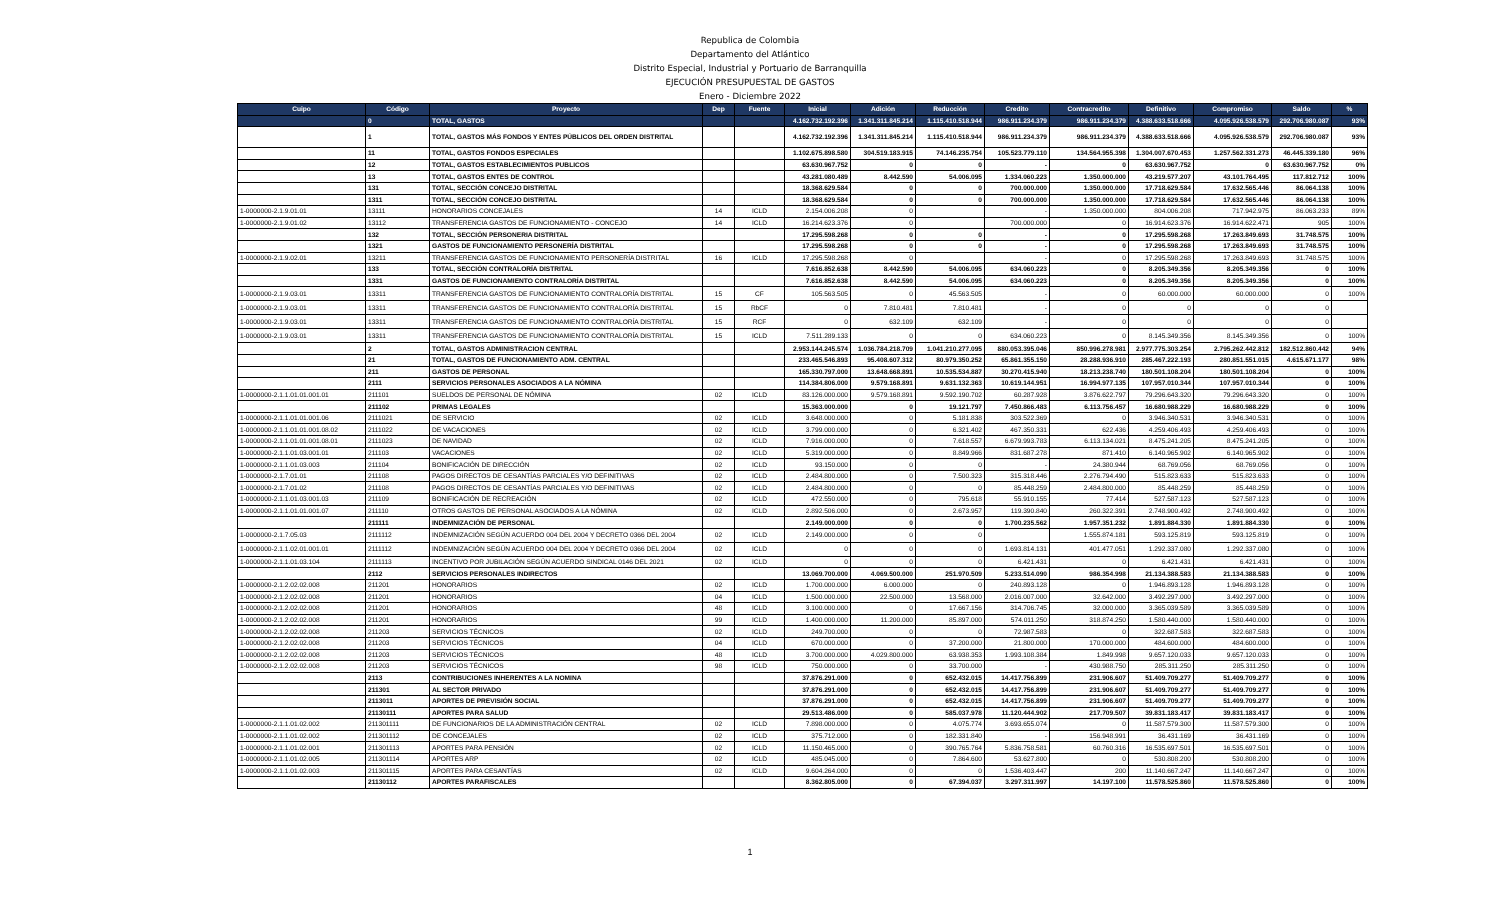Republica de Colombia
Departamento del Atlántico
Distrito Especial, Industrial y Portuario de Barranquilla
EJECUCIÓN PRESUPUESTAL DE GASTOS
Enero - Diciembre 2022
| Cuipo | Código | Proyecto | Dep | Fuente | Inicial | Adición | Reducción | Credito | Contracredito | Definitivo | Compromiso | Saldo | % |
| --- | --- | --- | --- | --- | --- | --- | --- | --- | --- | --- | --- | --- | --- |
| | 0 | TOTAL, GASTOS | | | 4.162.732.192.396 | 1.341.311.845.214 | 1.115.410.518.944 | 986.911.234.379 | 986.911.234.379 | 4.388.633.518.666 | 4.095.926.538.579 | 292.706.980.087 | 93% |
| | 1 | TOTAL, GASTOS MÁS FONDOS Y ENTES PÚBLICOS DEL ORDEN DISTRITAL | | | 4.162.732.192.396 | 1.341.311.845.214 | 1.115.410.518.944 | 986.911.234.379 | 986.911.234.379 | 4.388.633.518.666 | 4.095.926.538.579 | 292.706.980.087 | 93% |
| | 11 | TOTAL, GASTOS FONDOS ESPECIALES | | | 1.102.675.898.580 | 304.519.183.915 | 74.146.235.754 | 105.523.779.110 | 134.564.955.398 | 1.304.007.670.453 | 1.257.562.331.273 | 46.445.339.180 | 96% |
| | 12 | TOTAL, GASTOS ESTABLECIMIENTOS PUBLICOS | | | 63.630.967.752 | 0 | 0 | - | 0 | 63.630.967.752 | 0 | 63.630.967.752 | 0% |
| | 13 | TOTAL, GASTOS ENTES DE CONTROL | | | 43.281.080.489 | 8.442.590 | 54.006.095 | 1.334.060.223 | 1.350.000.000 | 43.219.577.207 | 43.101.764.495 | 117.812.712 | 100% |
| | 131 | TOTAL, SECCIÓN CONCEJO DISTRITAL | | | 18.368.629.584 | 0 | 0 | 700.000.000 | 1.350.000.000 | 17.718.629.584 | 17.632.565.446 | 86.064.138 | 100% |
| | 1311 | TOTAL, SECCIÓN CONCEJO DISTRITAL | | | 18.368.629.584 | 0 | 0 | 700.000.000 | 1.350.000.000 | 17.718.629.584 | 17.632.565.446 | 86.064.138 | 100% |
| 1-0000000-2.1.9.01.01 | 13111 | HONORARIOS CONCEJALES | 14 | ICLD | 2.154.006.208 | 0 | | - | 1.350.000.000 | 804.006.208 | 717.942.975 | 86.063.233 | 89% |
| 1-0000000-2.1.9.01.02 | 13112 | TRANSFERENCIA GASTOS DE FUNCIONAMIENTO - CONCEJO | 14 | ICLD | 16.214.623.376 | 0 | | 700.000.000 | 0 | 16.914.623.376 | 16.914.622.471 | 905 | 100% |
| | 132 | TOTAL, SECCIÓN PERSONERIA DISTRITAL | | | 17.295.598.268 | 0 | 0 | - | 0 | 17.295.598.268 | 17.263.849.693 | 31.748.575 | 100% |
| | 1321 | GASTOS DE FUNCIONAMIENTO PERSONERÍA DISTRITAL | | | 17.295.598.268 | 0 | 0 | - | 0 | 17.295.598.268 | 17.263.849.693 | 31.748.575 | 100% |
| 1-0000000-2.1.9.02.01 | 13211 | TRANSFERENCIA GASTOS DE FUNCIONAMIENTO PERSONERÍA DISTRITAL | 16 | ICLD | 17.295.598.268 | 0 | | - | 0 | 17.295.598.268 | 17.263.849.693 | 31.748.575 | 100% |
| | 133 | TOTAL, SECCIÓN CONTRALORÍA DISTRITAL | | | 7.616.852.638 | 8.442.590 | 54.006.095 | 634.060.223 | 0 | 8.205.349.356 | 8.205.349.356 | 0 | 100% |
| | 1331 | GASTOS DE FUNCIONAMIENTO CONTRALORÍA DISTRITAL | | | 7.616.852.638 | 8.442.590 | 54.006.095 | 634.060.223 | 0 | 8.205.349.356 | 8.205.349.356 | 0 | 100% |
| 1-0000000-2.1.9.03.01 | 13311 | TRANSFERENCIA GASTOS DE FUNCIONAMIENTO CONTRALORÍA DISTRITAL | 15 | CF | 105.563.505 | 0 | 45.563.505 | - | 0 | 60.000.000 | 60.000.000 | 0 | 100% |
| 1-0000000-2.1.9.03.01 | 13311 | TRANSFERENCIA GASTOS DE FUNCIONAMIENTO CONTRALORÍA DISTRITAL | 15 | RbCF | 0 | 7.810.481 | 7.810.481 | - | 0 | 0 | 0 | 0 | |
| 1-0000000-2.1.9.03.01 | 13311 | TRANSFERENCIA GASTOS DE FUNCIONAMIENTO CONTRALORÍA DISTRITAL | 15 | RCF | 0 | 632.109 | 632.109 | - | 0 | 0 | 0 | 0 | |
| 1-0000000-2.1.9.03.01 | 13311 | TRANSFERENCIA GASTOS DE FUNCIONAMIENTO CONTRALORÍA DISTRITAL | 15 | ICLD | 7.511.289.133 | 0 | 0 | 634.060.223 | 0 | 8.145.349.356 | 8.145.349.356 | 0 | 100% |
| | 2 | TOTAL, GASTOS ADMINISTRACION CENTRAL | | | 2.953.144.245.574 | 1.036.784.218.709 | 1.041.210.277.095 | 880.053.395.046 | 850.996.278.981 | 2.977.775.303.254 | 2.795.262.442.812 | 182.512.860.442 | 94% |
| | 21 | TOTAL, GASTOS DE FUNCIONAMIENTO ADM. CENTRAL | | | 233.465.546.893 | 95.408.607.312 | 80.979.350.252 | 65.861.355.150 | 28.288.936.910 | 285.467.222.193 | 280.851.551.015 | 4.615.671.177 | 98% |
| | 211 | GASTOS DE PERSONAL | | | 165.330.797.000 | 13.648.668.891 | 10.535.534.887 | 30.270.415.940 | 18.213.238.740 | 180.501.108.204 | 180.501.108.204 | 0 | 100% |
| | 2111 | SERVICIOS PERSONALES ASOCIADOS A LA NÓMINA | | | 114.384.806.000 | 9.579.168.891 | 9.631.132.363 | 10.619.144.951 | 16.994.977.135 | 107.957.010.344 | 107.957.010.344 | 0 | 100% |
| 1-0000000-2.1.1.01.01.001.01 | 211101 | SUELDOS DE PERSONAL DE NÓMINA | 02 | ICLD | 83.126.000.000 | 9.579.168.891 | 9.592.190.702 | 60.287.928 | 3.876.622.797 | 79.296.643.320 | 79.296.643.320 | 0 | 100% |
| | 211102 | PRIMAS LEGALES | | | 15.363.000.000 | 0 | 19.121.797 | 7.450.866.483 | 6.113.756.457 | 16.680.988.229 | 16.680.988.229 | 0 | 100% |
| 1-0000000-2.1.1.01.01.001.06 | 2111021 | DE SERVICIO | 02 | ICLD | 3.648.000.000 | 0 | 5.181.838 | 303.522.369 | 0 | 3.946.340.531 | 3.946.340.531 | 0 | 100% |
| 1-0000000-2.1.1.01.01.001.08.02 | 2111022 | DE VACACIONES | 02 | ICLD | 3.799.000.000 | 0 | 6.321.402 | 467.350.331 | 622.436 | 4.259.406.493 | 4.259.406.493 | 0 | 100% |
| 1-0000000-2.1.1.01.01.001.08.01 | 2111023 | DE NAVIDAD | 02 | ICLD | 7.916.000.000 | 0 | 7.618.557 | 6.679.993.783 | 6.113.134.021 | 8.475.241.205 | 8.475.241.205 | 0 | 100% |
| 1-0000000-2.1.1.01.03.001.01 | 211103 | VACACIONES | 02 | ICLD | 5.319.000.000 | 0 | 8.849.966 | 831.687.278 | 871.410 | 6.140.965.902 | 6.140.965.902 | 0 | 100% |
| 1-0000000-2.1.1.01.03.003 | 211104 | BONIFICACIÓN DE DIRECCIÓN | 02 | ICLD | 93.150.000 | 0 | 0 | - | 24.380.944 | 68.769.056 | 68.769.056 | 0 | 100% |
| 1-0000000-2.1.7.01.01 | 211108 | PAGOS DIRECTOS DE CESANTÍAS PARCIALES Y/O DEFINITIVAS | 02 | ICLD | 2.484.800.000 | 0 | 7.500.323 | 315.318.446 | 2.276.794.490 | 515.823.633 | 515.823.633 | 0 | 100% |
| 1-0000000-2.1.7.01.02 | 211108 | PAGOS DIRECTOS DE CESANTÍAS PARCIALES Y/O DEFINITIVAS | 02 | ICLD | 2.484.800.000 | 0 | 0 | 85.448.259 | 2.484.800.000 | 85.448.259 | 85.448.259 | 0 | 100% |
| 1-0000000-2.1.1.01.03.001.03 | 211109 | BONIFICACIÓN DE RECREACIÓN | 02 | ICLD | 472.550.000 | 0 | 795.618 | 55.910.155 | 77.414 | 527.587.123 | 527.587.123 | 0 | 100% |
| 1-0000000-2.1.1.01.01.001.07 | 211110 | OTROS GASTOS DE PERSONAL ASOCIADOS A LA NÓMINA | 02 | ICLD | 2.892.506.000 | 0 | 2.673.957 | 119.390.840 | 260.322.391 | 2.748.900.492 | 2.748.900.492 | 0 | 100% |
| | 211111 | INDEMNIZACIÓN DE PERSONAL | | | 2.149.000.000 | 0 | 0 | 1.700.235.562 | 1.957.351.232 | 1.891.884.330 | 1.891.884.330 | 0 | 100% |
| 1-0000000-2.1.7.05.03 | 2111112 | INDEMNIZACIÓN SEGÚN ACUERDO 004 DEL 2004 Y DECRETO 0366 DEL 2004 | 02 | ICLD | 2.149.000.000 | 0 | 0 | | 1.555.874.181 | 593.125.819 | 593.125.819 | 0 | 100% |
| 1-0000000-2.1.1.02.01.001.01 | 2111112 | INDEMNIZACIÓN SEGÚN ACUERDO 004 DEL 2004 Y DECRETO 0366 DEL 2004 | 02 | ICLD | 0 | 0 | 0 | 1.693.814.131 | 401.477.051 | 1.292.337.080 | 1.292.337.080 | 0 | 100% |
| 1-0000000-2.1.1.01.03.104 | 2111113 | INCENTIVO POR JUBILACIÓN SEGÚN ACUERDO SINDICAL 0146 DEL 2021 | 02 | ICLD | 0 | 0 | 0 | 6.421.431 | 0 | 6.421.431 | 6.421.431 | 0 | 100% |
| | 2112 | SERVICIOS PERSONALES INDIRECTOS | | | 13.069.700.000 | 4.069.500.000 | 251.970.509 | 5.233.514.090 | 986.354.998 | 21.134.388.583 | 21.134.388.583 | 0 | 100% |
| 1-0000000-2.1.2.02.02.008 | 211201 | HONORARIOS | 02 | ICLD | 1.700.000.000 | 6.000.000 | 0 | 240.893.128 | 0 | 1.946.893.128 | 1.946.893.128 | 0 | 100% |
| 1-0000000-2.1.2.02.02.008 | 211201 | HONORARIOS | 04 | ICLD | 1.500.000.000 | 22.500.000 | 13.568.000 | 2.016.007.000 | 32.642.000 | 3.492.297.000 | 3.492.297.000 | 0 | 100% |
| 1-0000000-2.1.2.02.02.008 | 211201 | HONORARIOS | 48 | ICLD | 3.100.000.000 | 0 | 17.667.156 | 314.706.745 | 32.000.000 | 3.365.039.589 | 3.365.039.589 | 0 | 100% |
| 1-0000000-2.1.2.02.02.008 | 211201 | HONORARIOS | 99 | ICLD | 1.400.000.000 | 11.200.000 | 85.897.000 | 574.011.250 | 318.874.250 | 1.580.440.000 | 1.580.440.000 | 0 | 100% |
| 1-0000000-2.1.2.02.02.008 | 211203 | SERVICIOS TÉCNICOS | 02 | ICLD | 249.700.000 | 0 | 0 | 72.987.583 | 0 | 322.687.583 | 322.687.583 | 0 | 100% |
| 1-0000000-2.1.2.02.02.008 | 211203 | SERVICIOS TÉCNICOS | 04 | ICLD | 670.000.000 | 0 | 37.200.000 | 21.800.000 | 170.000.000 | 484.600.000 | 484.600.000 | 0 | 100% |
| 1-0000000-2.1.2.02.02.008 | 211203 | SERVICIOS TÉCNICOS | 48 | ICLD | 3.700.000.000 | 4.029.800.000 | 63.938.353 | 1.993.108.384 | 1.849.998 | 9.657.120.033 | 9.657.120.033 | 0 | 100% |
| 1-0000000-2.1.2.02.02.008 | 211203 | SERVICIOS TÉCNICOS | 98 | ICLD | 750.000.000 | 0 | 33.700.000 | - | 430.988.750 | 285.311.250 | 285.311.250 | 0 | 100% |
| | 2113 | CONTRIBUCIONES INHERENTES A LA NOMINA | | | 37.876.291.000 | 0 | 652.432.015 | 14.417.756.899 | 231.906.607 | 51.409.709.277 | 51.409.709.277 | 0 | 100% |
| | 211301 | AL SECTOR PRIVADO | | | 37.876.291.000 | 0 | 652.432.015 | 14.417.756.899 | 231.906.607 | 51.409.709.277 | 51.409.709.277 | 0 | 100% |
| | 2113011 | APORTES DE PREVISIÓN SOCIAL | | | 37.876.291.000 | 0 | 652.432.015 | 14.417.756.899 | 231.906.607 | 51.409.709.277 | 51.409.709.277 | 0 | 100% |
| | 21130111 | APORTES PARA SALUD | | | 29.513.486.000 | 0 | 585.037.978 | 11.120.444.902 | 217.709.507 | 39.831.183.417 | 39.831.183.417 | 0 | 100% |
| 1-0000000-2.1.1.01.02.002 | 211301111 | DE FUNCIONARIOS DE LA ADMINISTRACIÓN CENTRAL | 02 | ICLD | 7.898.000.000 | 0 | 4.075.774 | 3.693.655.074 | 0 | 11.587.579.300 | 11.587.579.300 | 0 | 100% |
| 1-0000000-2.1.1.01.02.002 | 211301112 | DE CONCEJALES | 02 | ICLD | 375.712.000 | 0 | 182.331.840 | - | 156.948.991 | 36.431.169 | 36.431.169 | 0 | 100% |
| 1-0000000-2.1.1.01.02.001 | 211301113 | APORTES PARA PENSIÓN | 02 | ICLD | 11.150.465.000 | 0 | 390.765.764 | 5.836.758.581 | 60.760.316 | 16.535.697.501 | 16.535.697.501 | 0 | 100% |
| 1-0000000-2.1.1.01.02.005 | 211301114 | APORTES ARP | 02 | ICLD | 485.045.000 | 0 | 7.864.600 | 53.627.800 | 0 | 530.808.200 | 530.808.200 | 0 | 100% |
| 1-0000000-2.1.1.01.02.003 | 211301115 | APORTES PARA CESANTÍAS | 02 | ICLD | 9.604.264.000 | 0 | 0 | 1.536.403.447 | 200 | 11.140.667.247 | 11.140.667.247 | 0 | 100% |
| | 21130112 | APORTES PARAFISCALES | | | 8.362.805.000 | 0 | 67.394.037 | 3.297.311.997 | 14.197.100 | 11.578.525.860 | 11.578.525.860 | 0 | 100% |
1